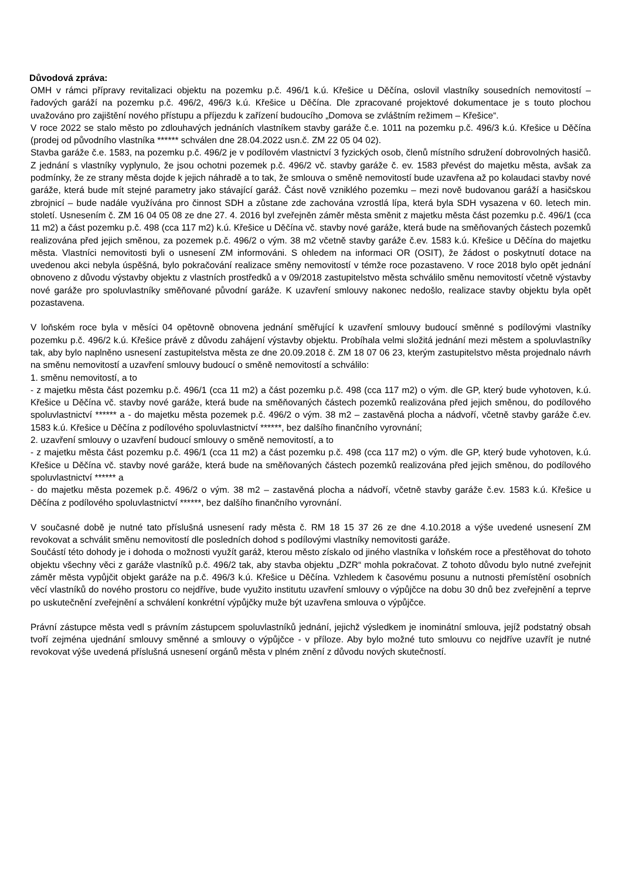Důvodová zpráva:
OMH v rámci přípravy revitalizaci objektu na pozemku p.č. 496/1 k.ú. Křešice u Děčína, oslovil vlastníky sousedních nemovitostí – řadových garáží na pozemku p.č. 496/2, 496/3 k.ú. Křešice u Děčína. Dle zpracované projektové dokumentace je s touto plochou uvažováno pro zajištění nového přístupu a příjezdu k zařízení budoucího „Domova se zvláštním režimem – Křešice“.
V roce 2022 se stalo město po zdlouhavých jednáních vlastníkem stavby garáže č.e. 1011 na pozemku p.č. 496/3 k.ú. Křešice u Děčína (prodej od původního vlastníka ****** schválen dne 28.04.2022 usn.č. ZM 22 05 04 02).
Stavba garáže č.e. 1583, na pozemku p.č. 496/2 je v podílovém vlastnictví 3 fyzických osob, členů místního sdružení dobrovolných hasičů. Z jednání s vlastníky vyplynulo, že jsou ochotni pozemek p.č. 496/2 vč. stavby garáže č. ev. 1583 převést do majetku města, avšak za podmínky, že ze strany města dojde k jejich náhradě a to tak, že smlouva o směně nemovitostí bude uzavřena až po kolaudaci stavby nové garáže, která bude mít stejné parametry jako stávající garáž. Část nově vzniklého pozemku – mezi nově budovanou garáží a hasičskou zbrojnicí – bude nadále využívána pro činnost SDH a zůstane zde zachována vzrostlá lípa, která byla SDH vysazena v 60. letech min. století. Usnesením č. ZM 16 04 05 08 ze dne 27. 4. 2016 byl zveřejněn záměr města směnit z majetku města část pozemku p.č. 496/1 (cca 11 m2) a část pozemku p.č. 498 (cca 117 m2) k.ú. Křešice u Děčína vč. stavby nové garáže, která bude na směňovaných částech pozemků realizována před jejich směnou, za pozemek p.č. 496/2 o vým. 38 m2 včetně stavby garáže č.ev. 1583 k.ú. Křešice u Děčína do majetku města. Vlastníci nemovitosti byli o usnesení ZM informováni. S ohledem na informaci OR (OSIT), že žádost o poskytnutí dotace na uvedenou akci nebyla úspěšná, bylo pokračování realizace směny nemovitostí v témže roce pozastaveno. V roce 2018 bylo opět jednání obnoveno z důvodu výstavby objektu z vlastních prostředků a v 09/2018 zastupitelstvo města schválilo směnu nemovitostí včetně výstavby nové garáže pro spoluvlastníky směňované původní garáže. K uzavření smlouvy nakonec nedošlo, realizace stavby objektu byla opět pozastavena.
V loňském roce byla v měsíci 04 opětovně obnovena jednání směřující k uzavření smlouvy budoucí směnné s podílovými vlastníky pozemku p.č. 496/2 k.ú. Křešice právě z důvodu zahájení výstavby objektu. Probíhala velmi složitá jednání mezi městem a spoluvlastníky tak, aby bylo naplněno usnesení zastupitelstva města ze dne 20.09.2018 č. ZM 18 07 06 23, kterým zastupitelstvo města projednalo návrh na směnu nemovitostí a uzavření smlouvy budoucí o směně nemovitostí a schválilo:
1. směnu nemovitostí, a to
- z majetku města část pozemku p.č. 496/1 (cca 11 m2) a část pozemku p.č. 498 (cca 117 m2) o vým. dle GP, který bude vyhotoven, k.ú. Křešice u Děčína vč. stavby nové garáže, která bude na směňovaných částech pozemků realizována před jejich směnou, do podílového spoluvlastnictví ****** a - do majetku města pozemek p.č. 496/2 o vým. 38 m2 – zastavěná plocha a nádvoří, včetně stavby garáže č.ev. 1583 k.ú. Křešice u Děčína z podílového spoluvlastnictví ******, bez dalšího finančního vyrovnání;
2. uzavření smlouvy o uzavření budoucí smlouvy o směně nemovitostí, a to
- z majetku města část pozemku p.č. 496/1 (cca 11 m2) a část pozemku p.č. 498 (cca 117 m2) o vým. dle GP, který bude vyhotoven, k.ú. Křešice u Děčína vč. stavby nové garáže, která bude na směňovaných částech pozemků realizována před jejich směnou, do podílového spoluvlastnictví ****** a
- do majetku města pozemek p.č. 496/2 o vým. 38 m2 – zastavěná plocha a nádvoří, včetně stavby garáže č.ev. 1583 k.ú. Křešice u Děčína z podílového spoluvlastnictví ******, bez dalšího finančního vyrovnání.
V současné době je nutné tato příslušná usnesení rady města č. RM 18 15 37 26 ze dne 4.10.2018 a výše uvedené usnesení ZM revokovat a schválit směnu nemovitostí dle posledních dohod s podílovými vlastníky nemovitosti garáže.
Součástí této dohody je i dohoda o možnosti využít garáž, kterou město získalo od jiného vlastníka v loňském roce a přestěhovat do tohoto objektu všechny věci z garáže vlastníků p.č. 496/2 tak, aby stavba objektu „DZR“ mohla pokračovat. Z tohoto důvodu bylo nutné zveřejnit záměr města vypůjčit objekt garáže na p.č. 496/3 k.ú. Křešice u Děčína. Vzhledem k časovému posunu a nutnosti přemístění osobních věcí vlastníků do nového prostoru co nejdříve, bude využito institutu uzavření smlouvy o výpůjčce na dobu 30 dnů bez zveřejnění a teprve po uskutečnění zveřejnění a schválení konkrétní výpůjčky muže být uzavřena smlouva o výpůjčce.
Právní zástupce města vedl s právním zástupcem spoluvlastníků jednání, jejichž výsledkem je inominátní smlouva, jejíž podstatný obsah tvoří zejména ujednání smlouvy směnné a smlouvy o výpůjčce - v příloze. Aby bylo možné tuto smlouvu co nejdříve uzavřít je nutné revokovat výše uvedená příslušná usnesení orgánů města v plném znění z důvodu nových skutečností.